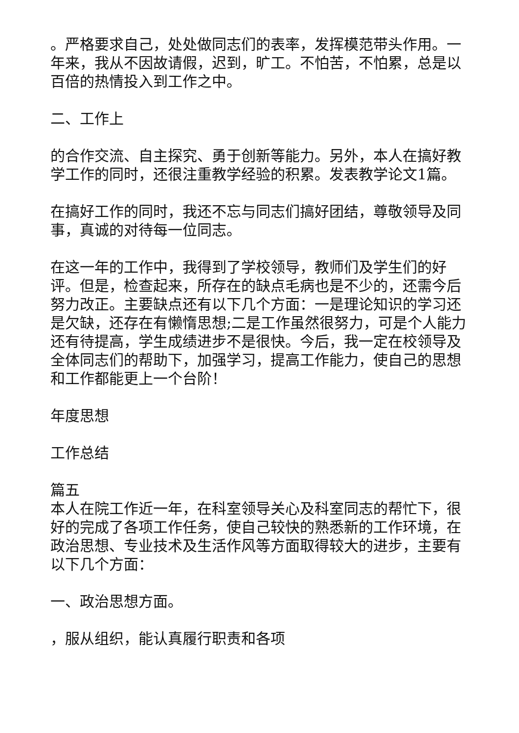。严格要求自己，处处做同志们的表率，发挥模范带头作用。一年来，我从不因故请假，迟到，旷工。不怕苦，不怕累，总是以百倍的热情投入到工作之中。
二、工作上
的合作交流、自主探究、勇于创新等能力。另外，本人在搞好教学工作的同时，还很注重教学经验的积累。发表教学论文1篇。
在搞好工作的同时，我还不忘与同志们搞好团结，尊敬领导及同事，真诚的对待每一位同志。
在这一年的工作中，我得到了学校领导，教师们及学生们的好评。但是，检查起来，所存在的缺点毛病也是不少的，还需今后努力改正。主要缺点还有以下几个方面：一是理论知识的学习还是欠缺，还存在有懒惰思想;二是工作虽然很努力，可是个人能力还有待提高，学生成绩进步不是很快。今后，我一定在校领导及全体同志们的帮助下，加强学习，提高工作能力，使自己的思想和工作都能更上一个台阶！
年度思想
工作总结
篇五
本人在院工作近一年，在科室领导关心及科室同志的帮忙下，很好的完成了各项工作任务，使自己较快的熟悉新的工作环境，在政治思想、专业技术及生活作风等方面取得较大的进步，主要有以下几个方面：
一、政治思想方面。
，服从组织，能认真履行职责和各项